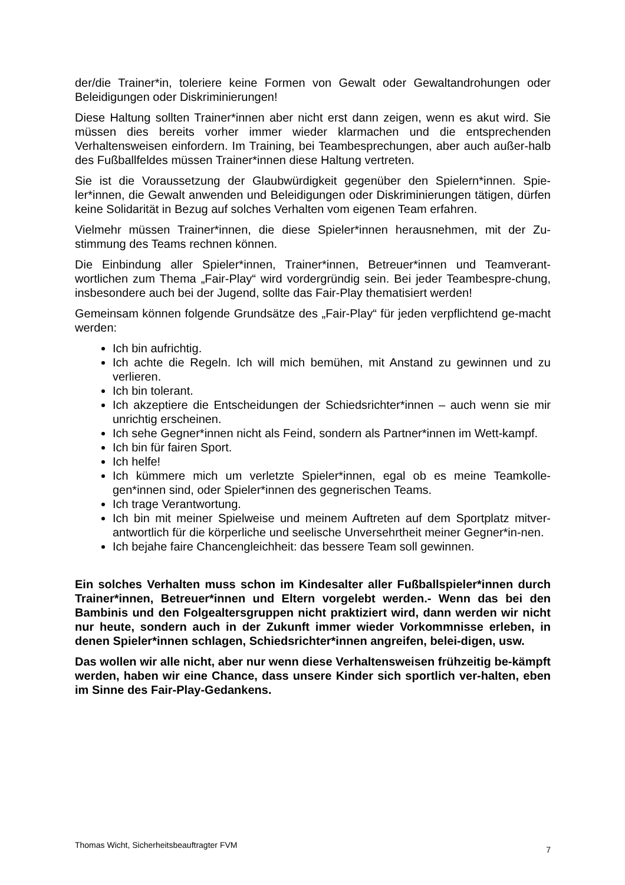der/die Trainer*in, toleriere keine Formen von Gewalt oder Gewaltandrohungen oder Beleidigungen oder Diskriminierungen!
Diese Haltung sollten Trainer*innen aber nicht erst dann zeigen, wenn es akut wird. Sie müssen dies bereits vorher immer wieder klarmachen und die entsprechenden Verhaltensweisen einfordern. Im Training, bei Teambesprechungen, aber auch außer-halb des Fußballfeldes müssen Trainer*innen diese Haltung vertreten.
Sie ist die Voraussetzung der Glaubwürdigkeit gegenüber den Spielern*innen. Spie-ler*innen, die Gewalt anwenden und Beleidigungen oder Diskriminierungen tätigen, dürfen keine Solidarität in Bezug auf solches Verhalten vom eigenen Team erfahren.
Vielmehr müssen Trainer*innen, die diese Spieler*innen herausnehmen, mit der Zu-stimmung des Teams rechnen können.
Die Einbindung aller Spieler*innen, Trainer*innen, Betreuer*innen und Teamverant-wortlichen zum Thema „Fair-Play“ wird vordergründig sein. Bei jeder Teambespre-chung, insbesondere auch bei der Jugend, sollte das Fair-Play thematisiert werden!
Gemeinsam können folgende Grundsätze des „Fair-Play“ für jeden verpflichtend ge-macht werden:
Ich bin aufrichtig.
Ich achte die Regeln. Ich will mich bemühen, mit Anstand zu gewinnen und zu verlieren.
Ich bin tolerant.
Ich akzeptiere die Entscheidungen der Schiedsrichter*innen – auch wenn sie mir unrichtig erscheinen.
Ich sehe Gegner*innen nicht als Feind, sondern als Partner*innen im Wett-kampf.
Ich bin für fairen Sport.
Ich helfe!
Ich kümmere mich um verletzte Spieler*innen, egal ob es meine Teamkolle-gen*innen sind, oder Spieler*innen des gegnerischen Teams.
Ich trage Verantwortung.
Ich bin mit meiner Spielweise und meinem Auftreten auf dem Sportplatz mitver-antwortlich für die körperliche und seelische Unversehrtheit meiner Gegner*in-nen.
Ich bejahe faire Chancengleichheit: das bessere Team soll gewinnen.
Ein solches Verhalten muss schon im Kindesalter aller Fußballspieler*innen durch Trainer*innen, Betreuer*innen und Eltern vorgelebt werden.- Wenn das bei den Bambinis und den Folgealtersgruppen nicht praktiziert wird, dann werden wir nicht nur heute, sondern auch in der Zukunft immer wieder Vorkommnisse erleben, in denen Spieler*innen schlagen, Schiedsrichter*innen angreifen, belei-digen, usw.
Das wollen wir alle nicht, aber nur wenn diese Verhaltensweisen frühzeitig be-kämpft werden, haben wir eine Chance, dass unsere Kinder sich sportlich ver-halten, eben im Sinne des Fair-Play-Gedankens.
Thomas Wicht, Sicherheitsbeauftragter FVM 7